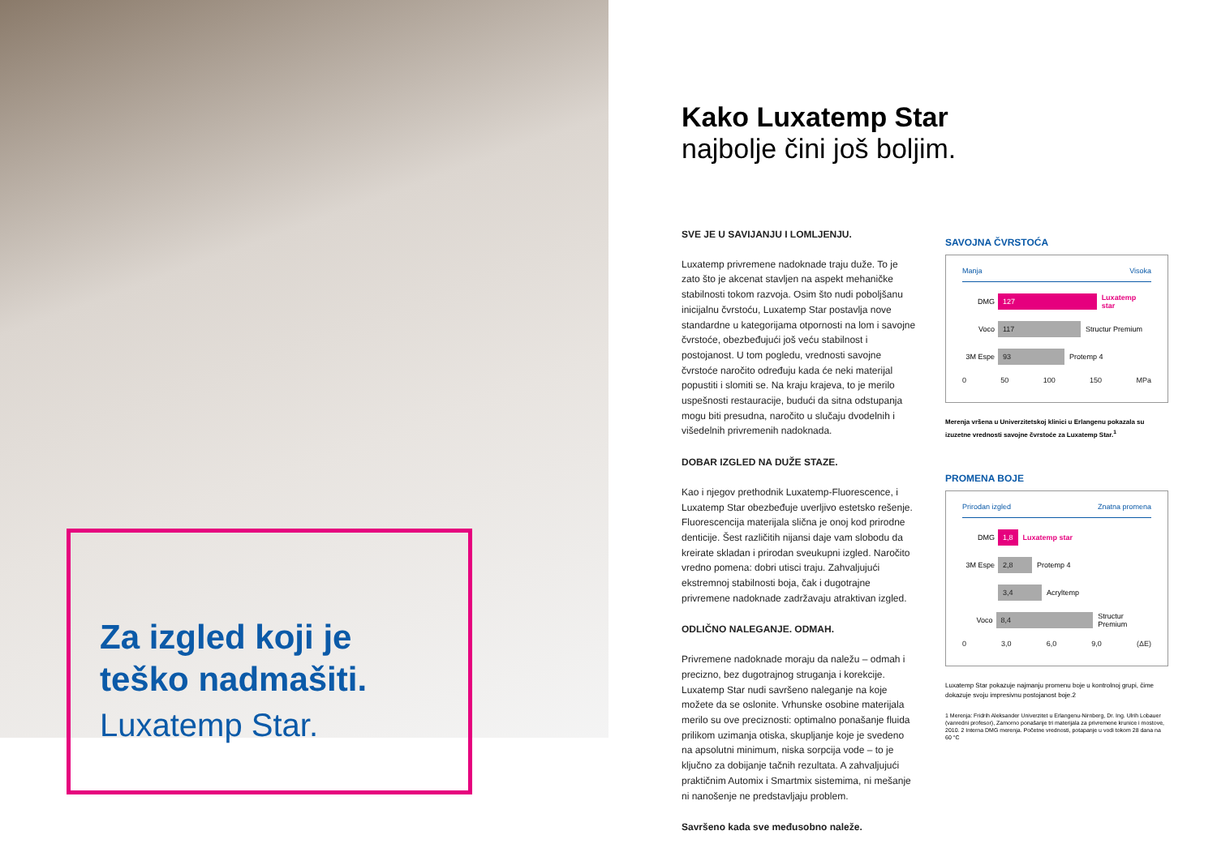Za izgled koji je
teško nadmašiti.
Luxatemp Star.
Kako Luxatemp Star
najbolje čini još boljim.
SVE JE U SAVIJANJU I LOMLJENJU.
Luxatemp privremene nadoknade traju duže. To je zato što je akcenat stavljen na aspekt mehaničke stabilnosti tokom razvoja. Osim što nudi poboljšanu inicijalnu čvrstoću, Luxatemp Star postavlja nove standardne u kategorijama otpornosti na lom i savojne čvrstoće, obezbeđujući još veću stabilnost i postojanost. U tom pogledu, vrednosti savojne čvrstoće naročito određuju kada će neki materijal popustiti i slomiti se. Na kraju krajeva, to je merilo uspešnosti restauracije, budući da sitna odstupanja mogu biti presudna, naročito u slučaju dvodelnih i višedelnih privremenih nadoknada.
DOBAR IZGLED NA DUŽE STAZE.
Kao i njegov prethodnik Luxatemp-Fluorescence, i Luxatemp Star obezbeđuje uverljivo estetsko rešenje. Fluorescencija materijala slična je onoj kod prirodne denticije. Šest različitih nijansi daje vam slobodu da kreirate skladan i prirodan sveukupni izgled. Naročito vredno pomena: dobri utisci traju. Zahvaljujući ekstremnoj stabilnosti boja, čak i dugotrajne privremene nadoknade zadržavaju atraktivan izgled.
ODLIČNO NALEGANJE. ODMAH.
Privremene nadoknade moraju da naležu – odmah i precizno, bez dugotrajnog struganja i korekcije. Luxatemp Star nudi savršeno naleganje na koje možete da se oslonite. Vrhunske osobine materijala merilo su ove preciznosti: optimalno ponašanje fluida prilikom uzimanja otiska, skupljanje koje je svedeno na apsolutni minimum, niska sorpcija vode – to je ključno za dobijanje tačnih rezultata. A zahvaljujući praktičnim Automix i Smartmix sistemima, ni mešanje ni nanošenje ne predstavljaju problem.
Savršeno kada sve međusobno naleže.
SAVOJNA ČVRSTOĆA
Manja Visoka
DMG 127 Luxatemp star
Voco 117 Structur Premium
3M Espe 93 Protemp 4
0 50 100 150 MPa
Merenja vršena u Univerzitetskoj klinici u Erlangenu pokazala su izuzetne vrednosti savojne čvrstoće za Luxatemp Star.<sup>1</sup>
PROMENA BOJE
Prirodan izgled Znatna promena
DMG 1,8 Luxatemp star
3M Espe 2,8 Protemp 4
3,4 Acryltemp
Voco 8,4 Structur Premium
0 3,0 6,0 9,0 (ΔE)
Luxatemp Star pokazuje najmanju promenu boje u kontrolnoj grupi, čime dokazuje svoju impresivnu postojanost boje.2
1 Merenja: Fridrih Aleksander Univerzitet u Erlangenu-Nirnberg, Dr. Ing. Ulrih Lobauer (vanredni profesor), Zamorno ponašanje tri materijala za privremene krunice i mostove, 2010. 2 Interna DMG merenja. Početne vrednosti, potapanje u vodi tokom 28 dana na 60 °C